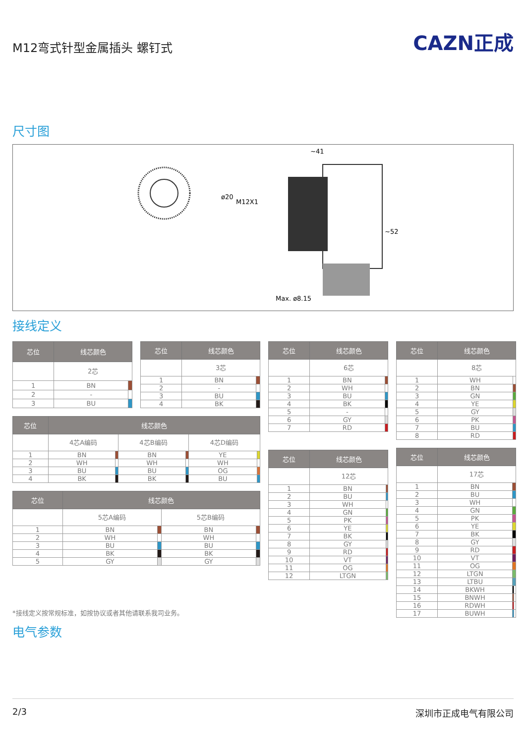M12弯式针型金属插头 螺钉式
CAZN正成
尺寸图
~41
Max. ø8.15
ø20
M12X1
~52
接线定义
| 芯位 | 线芯颜色 | |
| --- | --- | --- |
| | 2芯 | |
| 1 | BN | |
| 2 | - | |
| 3 | BU | |
| 芯位 | 线芯颜色 | |
| --- | --- | --- |
| | 3芯 | |
| 1 | BN | |
| 2 | - | |
| 3 | BU | |
| 4 | BK | |
| 芯位 | 线芯颜色 | | | | | |
| --- | --- | --- | --- | --- | --- | --- |
| | 4芯A编码 | | 4芯B编码 | | 4芯D编码 | |
| 1 | BN | | BN | | YE | |
| 2 | WH | | WH | | WH | |
| 3 | BU | | BU | | OG | |
| 4 | BK | | BK | | BU | |
| 芯位 | 线芯颜色 | | | |
| --- | --- | --- | --- | --- |
| | 5芯A编码 | | 5芯B编码 | |
| 1 | BN | | BN | |
| 2 | WH | | WH | |
| 3 | BU | | BU | |
| 4 | BK | | BK | |
| 5 | GY | | GY | |
| 芯位 | 线芯颜色 | |
| --- | --- | --- |
| | 6芯 | |
| 1 | BN | |
| 2 | WH | |
| 3 | BU | |
| 4 | BK | |
| 5 | - | |
| 6 | GY | |
| 7 | RD | |
| 芯位 | 线芯颜色 | |
| --- | --- | --- |
| | 12芯 | |
| 1 | BN | |
| 2 | BU | |
| 3 | WH | |
| 4 | GN | |
| 5 | PK | |
| 6 | YE | |
| 7 | BK | |
| 8 | GY | |
| 9 | RD | |
| 10 | VT | |
| 11 | OG | |
| 12 | LTGN | |
| 芯位 | 线芯颜色 | |
| --- | --- | --- |
| | 8芯 | |
| 1 | WH | |
| 2 | BN | |
| 3 | GN | |
| 4 | YE | |
| 5 | GY | |
| 6 | PK | |
| 7 | BU | |
| 8 | RD | |
| 芯位 | 线芯颜色 | | |
| --- | --- | --- | --- |
| | 17芯 | | |
| 1 | BN | | |
| 2 | BU | | |
| 3 | WH | | |
| 4 | GN | | |
| 5 | PK | | |
| 6 | YE | | |
| 7 | BK | | |
| 8 | GY | | |
| 9 | RD | | |
| 10 | VT | | |
| 11 | OG | | |
| 12 | LTGN | | |
| 13 | LTBU | | |
| 14 | BKWH | | |
| 15 | BNWH | | |
| 16 | RDWH | | |
| 17 | BUWH | | |
*接线定义按常规标准，如按协议或者其他请联系我司业务。
电气参数
2/3 深圳市正成电气有限公司